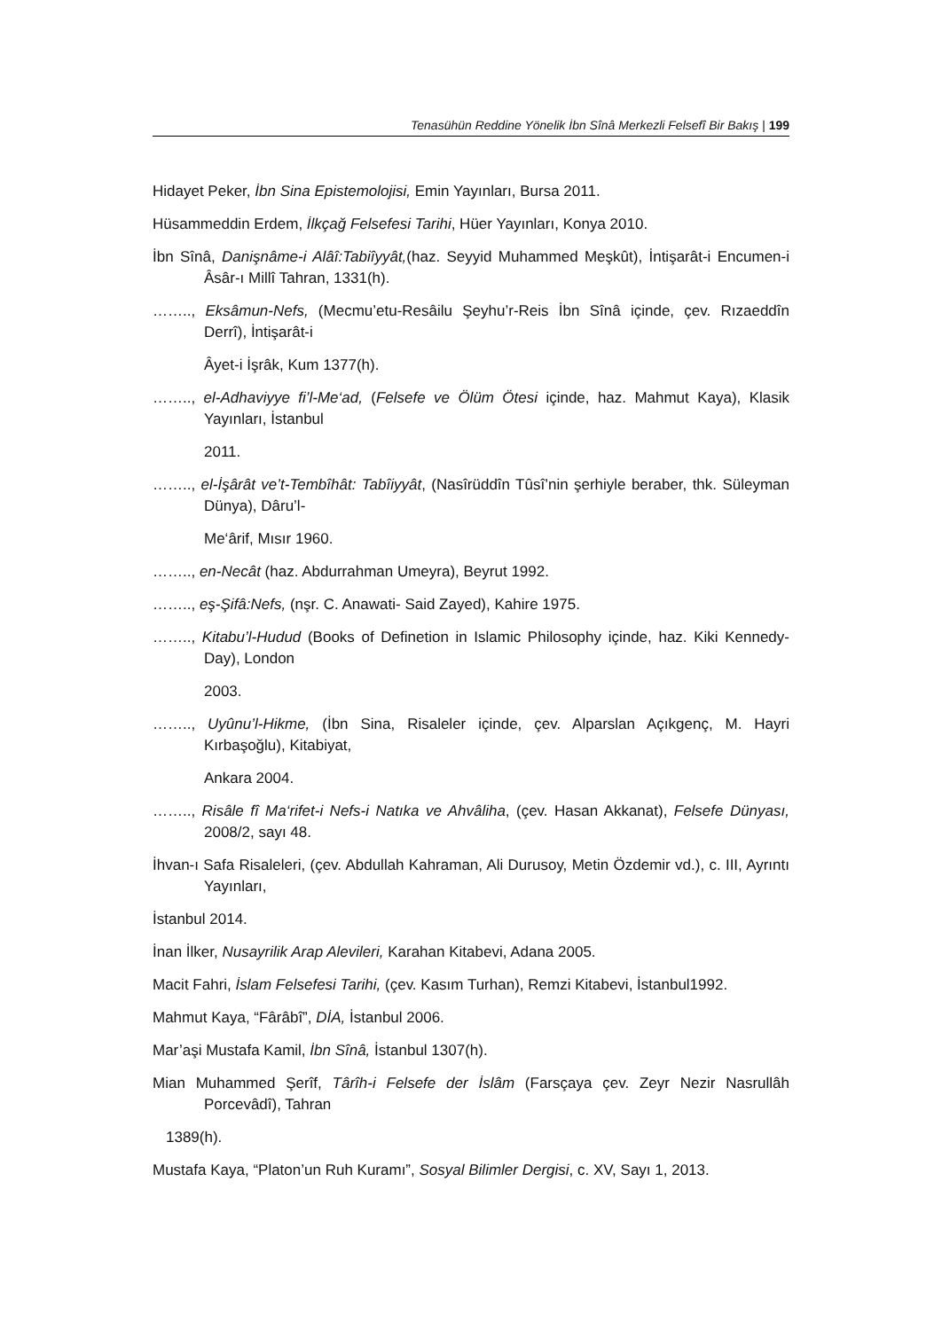Tenasühün Reddine Yönelik İbn Sînâ Merkezli Felsefî Bir Bakış | 199
Hidayet Peker, İbn Sina Epistemolojisi, Emin Yayınları, Bursa 2011.
Hüsammeddin Erdem, İlkçağ Felsefesi Tarihi, Hüer Yayınları, Konya 2010.
İbn Sînâ, Danişnâme-i Alâî:Tabiîyyât,(haz. Seyyid Muhammed Meşkût), İntişarât-i Encumen-i Âsâr-ı Millî Tahran, 1331(h).
…….., Eksâmun-Nefs, (Mecmu’etu-Resâilu Şeyhu’r-Reis İbn Sînâ içinde, çev. Rızaeddîn Derrî), İntişarât-i
Âyet-i İşrâk, Kum 1377(h).
…….., el-Adhaviyye fi’l-Me‘ad, (Felsefe ve Ölüm Ötesi içinde, haz. Mahmut Kaya), Klasik Yayınları, İstanbul
2011.
…….., el-İşârât ve’t-Tembîhât: Tabîiyyât, (Nasîrüddîn Tûsî’nin şerhiyle beraber, thk. Süleyman Dünya), Dâru’l-
Me‘ârif, Mısır 1960.
…….., en-Necât (haz. Abdurrahman Umeyra), Beyrut 1992.
…….., eş-Şifâ:Nefs, (nşr. C. Anawati- Said Zayed), Kahire 1975.
…….., Kitabu’l-Hudud (Books of Definetion in Islamic Philosophy içinde, haz. Kiki Kennedy-Day), London
2003.
…….., Uyûnu’l-Hikme, (İbn Sina, Risaleler içinde, çev. Alparslan Açıkgenç, M. Hayri Kırbaşoğlu), Kitabiyat,
Ankara 2004.
…….., Risâle fî Ma‘rifet-i Nefs-i Natıka ve Ahvâliha, (çev. Hasan Akkanat), Felsefe Dünyası, 2008/2, sayı 48.
İhvan-ı Safa Risaleleri, (çev. Abdullah Kahraman, Ali Durusoy, Metin Özdemir vd.), c. III, Ayrıntı Yayınları,
İstanbul 2014.
İnan İlker, Nusayrilik Arap Alevileri, Karahan Kitabevi, Adana 2005.
Macit Fahri, İslam Felsefesi Tarihi, (çev. Kasım Turhan), Remzi Kitabevi, İstanbul1992.
Mahmut Kaya, “Fârâbî”, DİA, İstanbul 2006.
Mar’aşi Mustafa Kamil, İbn Sînâ, İstanbul 1307(h).
Mian Muhammed Şerîf, Târîh-i Felsefe der İslâm (Farsçaya çev. Zeyr Nezir Nasrullâh Porcevâdî), Tahran
1389(h).
Mustafa Kaya, “Platon’un Ruh Kuramı”, Sosyal Bilimler Dergisi, c. XV, Sayı 1, 2013.